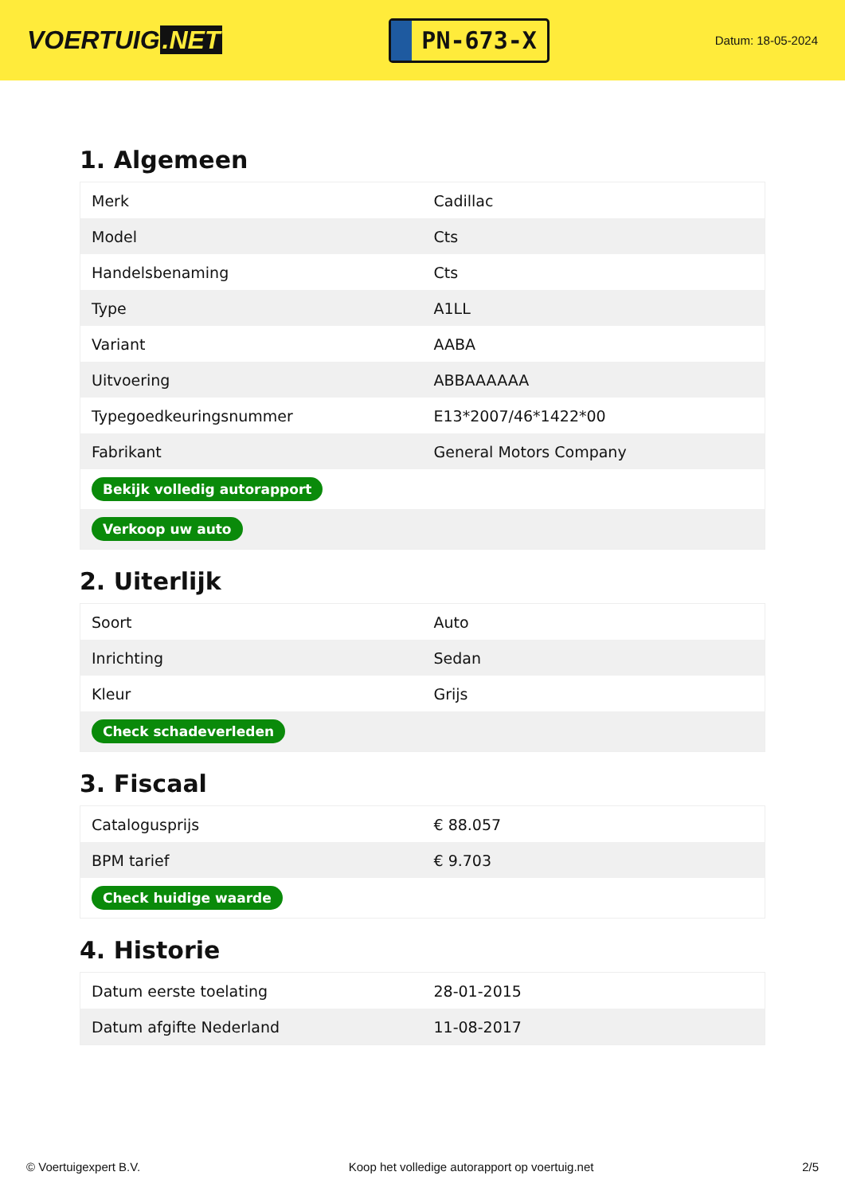VOERTUIG.NET
PN-673-X
Datum: 18-05-2024
1. Algemeen
| Merk | Cadillac |
| Model | Cts |
| Handelsbenaming | Cts |
| Type | A1LL |
| Variant | AABA |
| Uitvoering | ABBAAAAAA |
| Typegoedkeuringsnummer | E13*2007/46*1422*00 |
| Fabrikant | General Motors Company |
| Bekijk volledig autorapport | |
| Verkoop uw auto | |
2. Uiterlijk
| Soort | Auto |
| Inrichting | Sedan |
| Kleur | Grijs |
| Check schadeverleden | |
3. Fiscaal
| Catalogusprijs | € 88.057 |
| BPM tarief | € 9.703 |
| Check huidige waarde | |
4. Historie
| Datum eerste toelating | 28-01-2015 |
| Datum afgifte Nederland | 11-08-2017 |
© Voertuigexpert B.V. Koop het volledige autorapport op voertuig.net 2/5